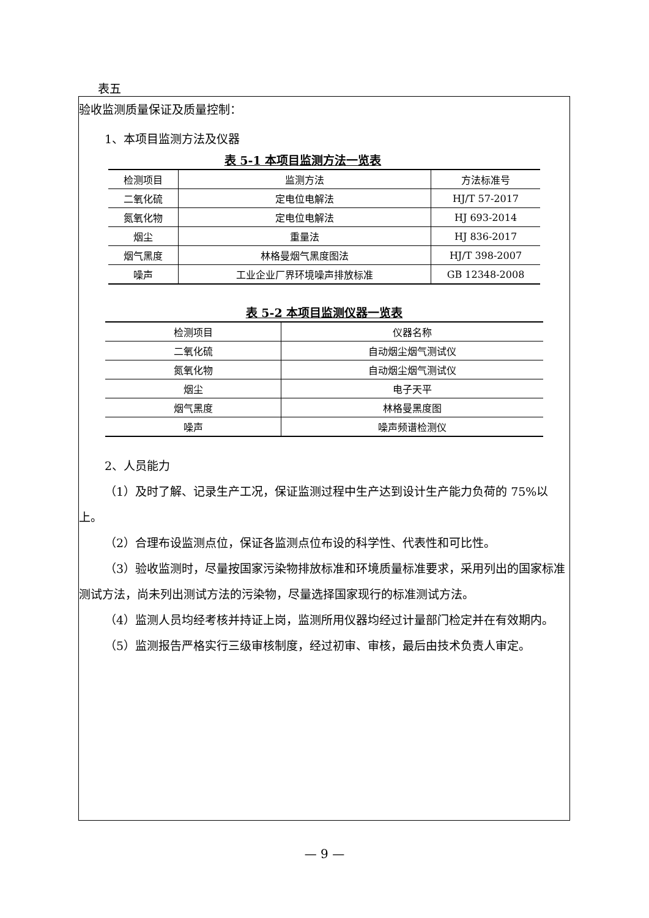表五
验收监测质量保证及质量控制：
1、本项目监测方法及仪器
表 5-1 本项目监测方法一览表
| 检测项目 | 监测方法 | 方法标准号 |
| --- | --- | --- |
| 二氧化硫 | 定电位电解法 | HJ/T 57-2017 |
| 氮氧化物 | 定电位电解法 | HJ 693-2014 |
| 烟尘 | 重量法 | HJ 836-2017 |
| 烟气黑度 | 林格曼烟气黑度图法 | HJ/T 398-2007 |
| 噪声 | 工业企业厂界环境噪声排放标准 | GB 12348-2008 |
表 5-2 本项目监测仪器一览表
| 检测项目 | 仪器名称 |
| --- | --- |
| 二氧化硫 | 自动烟尘烟气测试仪 |
| 氮氧化物 | 自动烟尘烟气测试仪 |
| 烟尘 | 电子天平 |
| 烟气黑度 | 林格曼黑度图 |
| 噪声 | 噪声频谱检测仪 |
2、人员能力
（1）及时了解、记录生产工况，保证监测过程中生产达到设计生产能力负荷的 75%以上。
（2）合理布设监测点位，保证各监测点位布设的科学性、代表性和可比性。
（3）验收监测时，尽量按国家污染物排放标准和环境质量标准要求，采用列出的国家标准测试方法，尚未列出测试方法的污染物，尽量选择国家现行的标准测试方法。
（4）监测人员均经考核并持证上岗，监测所用仪器均经过计量部门检定并在有效期内。
（5）监测报告严格实行三级审核制度，经过初审、审核，最后由技术负责人审定。
— 9 —